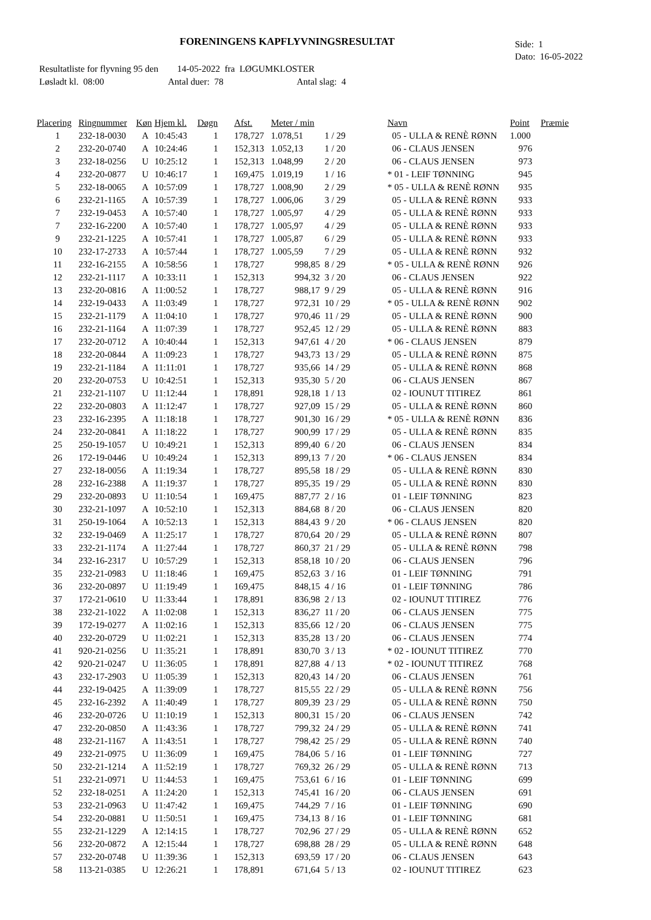FORENINGENS KAPFLYVNINGSRESULTAT
Side: 1
Dato: 16-05-2022
Resultatliste for flyvning 95 den 14-05-2022 fra LØGUMKLOSTER
Løsladt kl. 08:00 Antal duer: 78 Antal slag: 4
| Placering | Ringnummer | Køn | Hjem kl. | Døgn | Afst. | Meter / min | | Navn | Point | Præmie |
| --- | --- | --- | --- | --- | --- | --- | --- | --- | --- | --- |
| 1 | 232-18-0030 | A | 10:45:43 | 1 | 178,727 | 1.078,51 | 1 / 29 | 05 - ULLA & RENÈ RØNN | 1.000 | |
| 2 | 232-20-0740 | A | 10:24:46 | 1 | 152,313 | 1.052,13 | 1 / 20 | 06 - CLAUS JENSEN | 976 | |
| 3 | 232-18-0256 | U | 10:25:12 | 1 | 152,313 | 1.048,99 | 2 / 20 | 06 - CLAUS JENSEN | 973 | |
| 4 | 232-20-0877 | U | 10:46:17 | 1 | 169,475 | 1.019,19 | 1 / 16 | * 01 - LEIF TØNNING | 945 | |
| 5 | 232-18-0065 | A | 10:57:09 | 1 | 178,727 | 1.008,90 | 2 / 29 | * 05 - ULLA & RENÈ RØNN | 935 | |
| 6 | 232-21-1165 | A | 10:57:39 | 1 | 178,727 | 1.006,06 | 3 / 29 | 05 - ULLA & RENÈ RØNN | 933 | |
| 7 | 232-19-0453 | A | 10:57:40 | 1 | 178,727 | 1.005,97 | 4 / 29 | 05 - ULLA & RENÈ RØNN | 933 | |
| 7 | 232-16-2200 | A | 10:57:40 | 1 | 178,727 | 1.005,97 | 4 / 29 | 05 - ULLA & RENÈ RØNN | 933 | |
| 9 | 232-21-1225 | A | 10:57:41 | 1 | 178,727 | 1.005,87 | 6 / 29 | 05 - ULLA & RENÈ RØNN | 933 | |
| 10 | 232-17-2733 | A | 10:57:44 | 1 | 178,727 | 1.005,59 | 7 / 29 | 05 - ULLA & RENÈ RØNN | 932 | |
| 11 | 232-16-2155 | A | 10:58:56 | 1 | 178,727 | 998,85 | 8 / 29 | * 05 - ULLA & RENÈ RØNN | 926 | |
| 12 | 232-21-1117 | A | 10:33:11 | 1 | 152,313 | 994,32 | 3 / 20 | 06 - CLAUS JENSEN | 922 | |
| 13 | 232-20-0816 | A | 11:00:52 | 1 | 178,727 | 988,17 | 9 / 29 | 05 - ULLA & RENÈ RØNN | 916 | |
| 14 | 232-19-0433 | A | 11:03:49 | 1 | 178,727 | 972,31 | 10 / 29 | * 05 - ULLA & RENÈ RØNN | 902 | |
| 15 | 232-21-1179 | A | 11:04:10 | 1 | 178,727 | 970,46 | 11 / 29 | 05 - ULLA & RENÈ RØNN | 900 | |
| 16 | 232-21-1164 | A | 11:07:39 | 1 | 178,727 | 952,45 | 12 / 29 | 05 - ULLA & RENÈ RØNN | 883 | |
| 17 | 232-20-0712 | A | 10:40:44 | 1 | 152,313 | 947,61 | 4 / 20 | * 06 - CLAUS JENSEN | 879 | |
| 18 | 232-20-0844 | A | 11:09:23 | 1 | 178,727 | 943,73 | 13 / 29 | 05 - ULLA & RENÈ RØNN | 875 | |
| 19 | 232-21-1184 | A | 11:11:01 | 1 | 178,727 | 935,66 | 14 / 29 | 05 - ULLA & RENÈ RØNN | 868 | |
| 20 | 232-20-0753 | U | 10:42:51 | 1 | 152,313 | 935,30 | 5 / 20 | 06 - CLAUS JENSEN | 867 | |
| 21 | 232-21-1107 | U | 11:12:44 | 1 | 178,891 | 928,18 | 1 / 13 | 02 - IOUNUT TITIREZ | 861 | |
| 22 | 232-20-0803 | A | 11:12:47 | 1 | 178,727 | 927,09 | 15 / 29 | 05 - ULLA & RENÈ RØNN | 860 | |
| 23 | 232-16-2395 | A | 11:18:18 | 1 | 178,727 | 901,30 | 16 / 29 | * 05 - ULLA & RENÈ RØNN | 836 | |
| 24 | 232-20-0841 | A | 11:18:22 | 1 | 178,727 | 900,99 | 17 / 29 | 05 - ULLA & RENÈ RØNN | 835 | |
| 25 | 250-19-1057 | U | 10:49:21 | 1 | 152,313 | 899,40 | 6 / 20 | 06 - CLAUS JENSEN | 834 | |
| 26 | 172-19-0446 | U | 10:49:24 | 1 | 152,313 | 899,13 | 7 / 20 | * 06 - CLAUS JENSEN | 834 | |
| 27 | 232-18-0056 | A | 11:19:34 | 1 | 178,727 | 895,58 | 18 / 29 | 05 - ULLA & RENÈ RØNN | 830 | |
| 28 | 232-16-2388 | A | 11:19:37 | 1 | 178,727 | 895,35 | 19 / 29 | 05 - ULLA & RENÈ RØNN | 830 | |
| 29 | 232-20-0893 | U | 11:10:54 | 1 | 169,475 | 887,77 | 2 / 16 | 01 - LEIF TØNNING | 823 | |
| 30 | 232-21-1097 | A | 10:52:10 | 1 | 152,313 | 884,68 | 8 / 20 | 06 - CLAUS JENSEN | 820 | |
| 31 | 250-19-1064 | A | 10:52:13 | 1 | 152,313 | 884,43 | 9 / 20 | * 06 - CLAUS JENSEN | 820 | |
| 32 | 232-19-0469 | A | 11:25:17 | 1 | 178,727 | 870,64 | 20 / 29 | 05 - ULLA & RENÈ RØNN | 807 | |
| 33 | 232-21-1174 | A | 11:27:44 | 1 | 178,727 | 860,37 | 21 / 29 | 05 - ULLA & RENÈ RØNN | 798 | |
| 34 | 232-16-2317 | U | 10:57:29 | 1 | 152,313 | 858,18 | 10 / 20 | 06 - CLAUS JENSEN | 796 | |
| 35 | 232-21-0983 | U | 11:18:46 | 1 | 169,475 | 852,63 | 3 / 16 | 01 - LEIF TØNNING | 791 | |
| 36 | 232-20-0897 | U | 11:19:49 | 1 | 169,475 | 848,15 | 4 / 16 | 01 - LEIF TØNNING | 786 | |
| 37 | 172-21-0610 | U | 11:33:44 | 1 | 178,891 | 836,98 | 2 / 13 | 02 - IOUNUT TITIREZ | 776 | |
| 38 | 232-21-1022 | A | 11:02:08 | 1 | 152,313 | 836,27 | 11 / 20 | 06 - CLAUS JENSEN | 775 | |
| 39 | 172-19-0277 | A | 11:02:16 | 1 | 152,313 | 835,66 | 12 / 20 | 06 - CLAUS JENSEN | 775 | |
| 40 | 232-20-0729 | U | 11:02:21 | 1 | 152,313 | 835,28 | 13 / 20 | 06 - CLAUS JENSEN | 774 | |
| 41 | 920-21-0256 | U | 11:35:21 | 1 | 178,891 | 830,70 | 3 / 13 | * 02 - IOUNUT TITIREZ | 770 | |
| 42 | 920-21-0247 | U | 11:36:05 | 1 | 178,891 | 827,88 | 4 / 13 | * 02 - IOUNUT TITIREZ | 768 | |
| 43 | 232-17-2903 | U | 11:05:39 | 1 | 152,313 | 820,43 | 14 / 20 | 06 - CLAUS JENSEN | 761 | |
| 44 | 232-19-0425 | A | 11:39:09 | 1 | 178,727 | 815,55 | 22 / 29 | 05 - ULLA & RENÈ RØNN | 756 | |
| 45 | 232-16-2392 | A | 11:40:49 | 1 | 178,727 | 809,39 | 23 / 29 | 05 - ULLA & RENÈ RØNN | 750 | |
| 46 | 232-20-0726 | U | 11:10:19 | 1 | 152,313 | 800,31 | 15 / 20 | 06 - CLAUS JENSEN | 742 | |
| 47 | 232-20-0850 | A | 11:43:36 | 1 | 178,727 | 799,32 | 24 / 29 | 05 - ULLA & RENÈ RØNN | 741 | |
| 48 | 232-21-1167 | A | 11:43:51 | 1 | 178,727 | 798,42 | 25 / 29 | 05 - ULLA & RENÈ RØNN | 740 | |
| 49 | 232-21-0975 | U | 11:36:09 | 1 | 169,475 | 784,06 | 5 / 16 | 01 - LEIF TØNNING | 727 | |
| 50 | 232-21-1214 | A | 11:52:19 | 1 | 178,727 | 769,32 | 26 / 29 | 05 - ULLA & RENÈ RØNN | 713 | |
| 51 | 232-21-0971 | U | 11:44:53 | 1 | 169,475 | 753,61 | 6 / 16 | 01 - LEIF TØNNING | 699 | |
| 52 | 232-18-0251 | A | 11:24:20 | 1 | 152,313 | 745,41 | 16 / 20 | 06 - CLAUS JENSEN | 691 | |
| 53 | 232-21-0963 | U | 11:47:42 | 1 | 169,475 | 744,29 | 7 / 16 | 01 - LEIF TØNNING | 690 | |
| 54 | 232-20-0881 | U | 11:50:51 | 1 | 169,475 | 734,13 | 8 / 16 | 01 - LEIF TØNNING | 681 | |
| 55 | 232-21-1229 | A | 12:14:15 | 1 | 178,727 | 702,96 | 27 / 29 | 05 - ULLA & RENÈ RØNN | 652 | |
| 56 | 232-20-0872 | A | 12:15:44 | 1 | 178,727 | 698,88 | 28 / 29 | 05 - ULLA & RENÈ RØNN | 648 | |
| 57 | 232-20-0748 | U | 11:39:36 | 1 | 152,313 | 693,59 | 17 / 20 | 06 - CLAUS JENSEN | 643 | |
| 58 | 113-21-0385 | U | 12:26:21 | 1 | 178,891 | 671,64 | 5 / 13 | 02 - IOUNUT TITIREZ | 623 | |